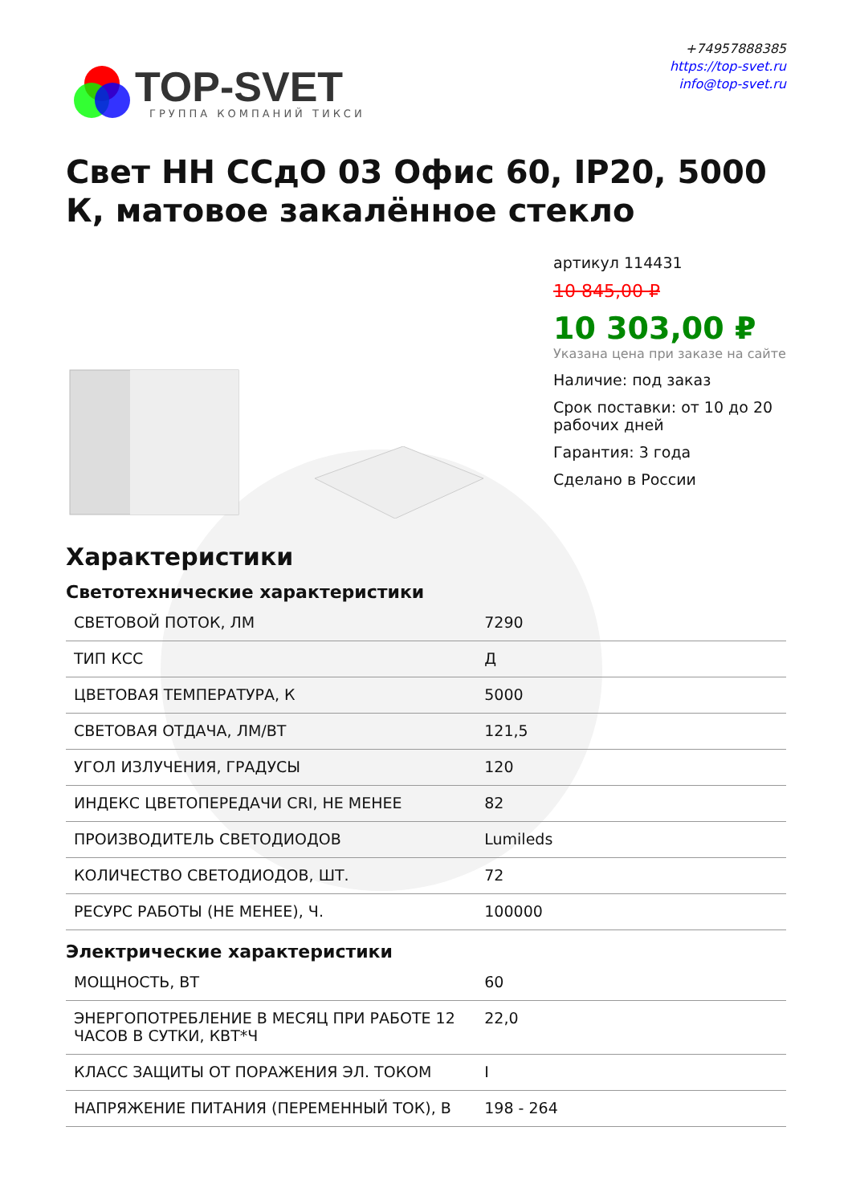TOP-SVET
ГРУППА КОМПАНИЙ ТИКСИ
+74957888385
https://top-svet.ru
info@top-svet.ru
Свет НН ССдО 03 Офис 60, IP20, 5000 К, матовое закалённое стекло
артикул 114431
10 845,00 ₽
10 303,00 ₽
Указана цена при заказе на сайте
Наличие: под заказ
Срок поставки: от 10 до 20 рабочих дней
Гарантия: 3 года
Сделано в России
Характеристики
Светотехнические характеристики
| СВЕТОВОЙ ПОТОК, ЛМ | 7290 |
| ТИП КСС | Д |
| ЦВЕТОВАЯ ТЕМПЕРАТУРА, К | 5000 |
| СВЕТОВАЯ ОТДАЧА, ЛМ/ВТ | 121,5 |
| УГОЛ ИЗЛУЧЕНИЯ, ГРАДУСЫ | 120 |
| ИНДЕКС ЦВЕТОПЕРЕДАЧИ CRI, НЕ МЕНЕЕ | 82 |
| ПРОИЗВОДИТЕЛЬ СВЕТОДИОДОВ | Lumileds |
| КОЛИЧЕСТВО СВЕТОДИОДОВ, ШТ. | 72 |
| РЕСУРС РАБОТЫ (НЕ МЕНЕЕ), Ч. | 100000 |
Электрические характеристики
| МОЩНОСТЬ, ВТ | 60 |
| ЭНЕРГОПОТРЕБЛЕНИЕ В МЕСЯЦ ПРИ РАБОТЕ 12 ЧАСОВ В СУТКИ, КВТ*Ч | 22,0 |
| КЛАСС ЗАЩИТЫ ОТ ПОРАЖЕНИЯ ЭЛ. ТОКОМ | I |
| НАПРЯЖЕНИЕ ПИТАНИЯ (ПЕРЕМЕННЫЙ ТОК), В | 198 - 264 |